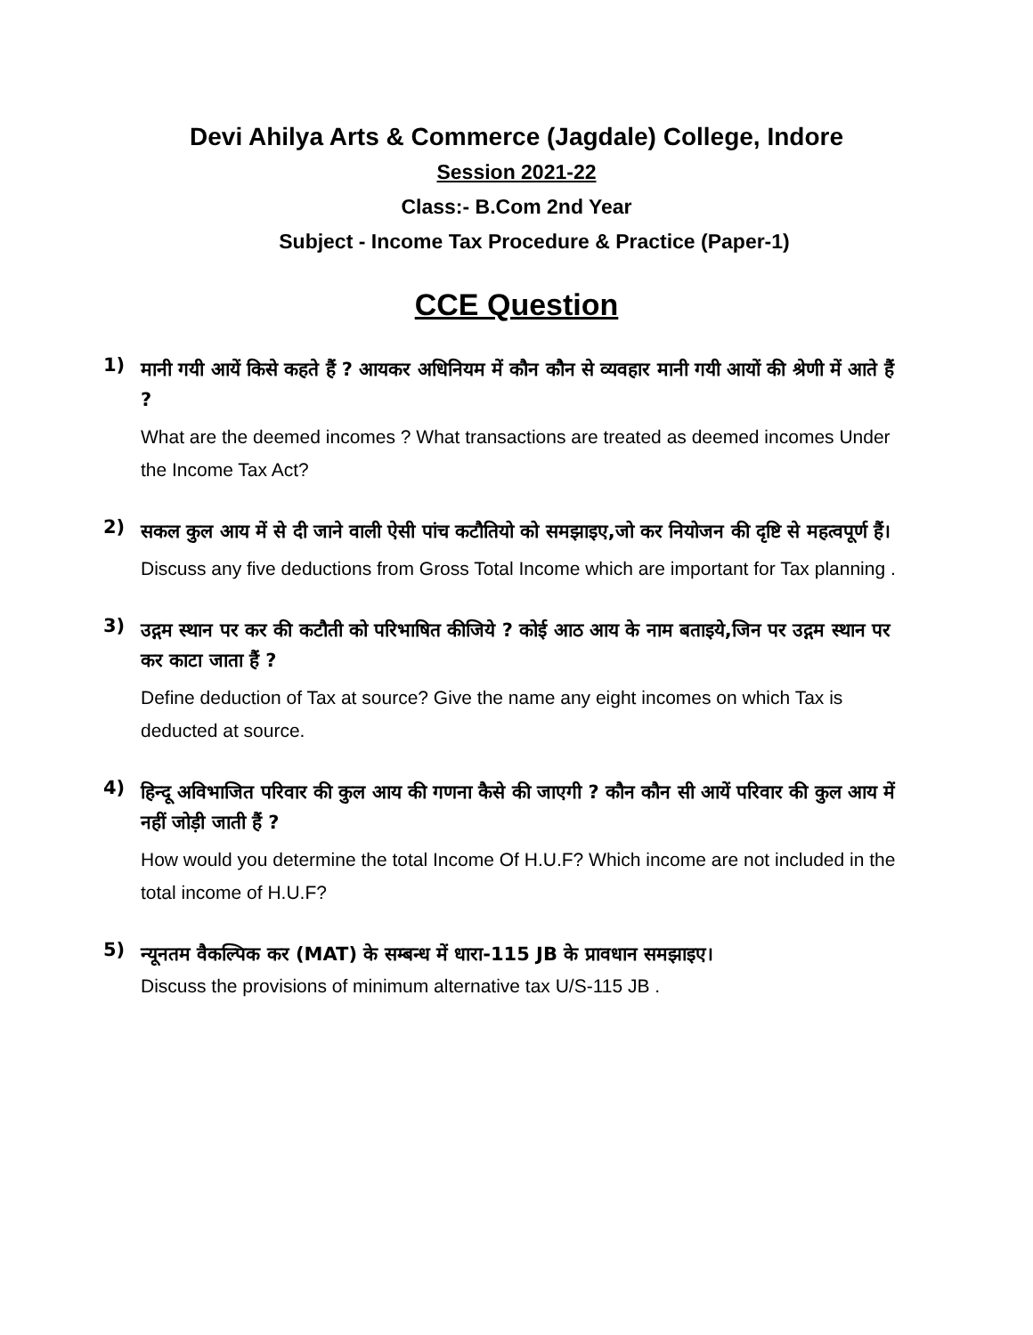Devi Ahilya Arts & Commerce (Jagdale) College, Indore
Session 2021-22
Class:- B.Com 2nd Year
Subject - Income Tax Procedure & Practice (Paper-1)
CCE Question
1)
मानी गयी आयें किसे कहते हैं ? आयकर अधिनियम में कौन कौन से व्यवहार मानी गयी आयों की श्रेणी में आते हैं ?
What are the deemed incomes ? What transactions are treated as deemed incomes Under the Income Tax Act?
2)
सकल कुल आय में से दी जाने वाली ऐसी पांच कटौतियो को समझाइए,जो कर नियोजन की दृष्टि से महत्वपूर्ण हैं।
Discuss any five deductions from Gross Total Income which are important for Tax planning .
3)
उद्गम स्थान पर कर की कटौती को परिभाषित कीजिये ? कोई आठ आय के नाम बताइये,जिन पर उद्गम स्थान पर कर काटा जाता हैं ?
Define deduction of Tax at source? Give the name any eight incomes on which Tax is deducted at source.
4)
हिन्दू अविभाजित परिवार की कुल आय की गणना कैसे की जाएगी ? कौन कौन सी आयें परिवार की कुल आय में नहीं जोड़ी जाती हैं ?
How would you determine the total Income Of H.U.F? Which income are not included in the total income of H.U.F?
5)
न्यूनतम वैकल्पिक कर (MAT) के सम्बन्ध में धारा-115 JB के प्रावधान समझाइए।
Discuss the provisions of minimum alternative tax U/S-115 JB .